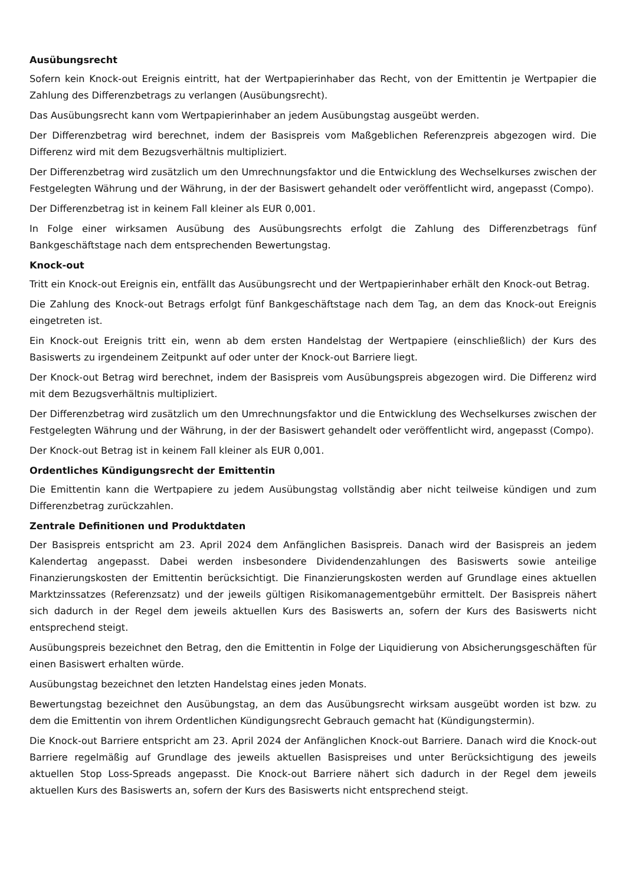Ausübungsrecht
Sofern kein Knock-out Ereignis eintritt, hat der Wertpapierinhaber das Recht, von der Emittentin je Wertpapier die Zahlung des Differenzbetrags zu verlangen (Ausübungsrecht).
Das Ausübungsrecht kann vom Wertpapierinhaber an jedem Ausübungstag ausgeübt werden.
Der Differenzbetrag wird berechnet, indem der Basispreis vom Maßgeblichen Referenzpreis abgezogen wird. Die Differenz wird mit dem Bezugsverhältnis multipliziert.
Der Differenzbetrag wird zusätzlich um den Umrechnungsfaktor und die Entwicklung des Wechselkurses zwischen der Festgelegten Währung und der Währung, in der der Basiswert gehandelt oder veröffentlicht wird, angepasst (Compo).
Der Differenzbetrag ist in keinem Fall kleiner als EUR 0,001.
In Folge einer wirksamen Ausübung des Ausübungsrechts erfolgt die Zahlung des Differenzbetrags fünf Bankgeschäftstage nach dem entsprechenden Bewertungstag.
Knock-out
Tritt ein Knock-out Ereignis ein, entfällt das Ausübungsrecht und der Wertpapierinhaber erhält den Knock-out Betrag.
Die Zahlung des Knock-out Betrags erfolgt fünf Bankgeschäftstage nach dem Tag, an dem das Knock-out Ereignis eingetreten ist.
Ein Knock-out Ereignis tritt ein, wenn ab dem ersten Handelstag der Wertpapiere (einschließlich) der Kurs des Basiswerts zu irgendeinem Zeitpunkt auf oder unter der Knock-out Barriere liegt.
Der Knock-out Betrag wird berechnet, indem der Basispreis vom Ausübungspreis abgezogen wird. Die Differenz wird mit dem Bezugsverhältnis multipliziert.
Der Differenzbetrag wird zusätzlich um den Umrechnungsfaktor und die Entwicklung des Wechselkurses zwischen der Festgelegten Währung und der Währung, in der der Basiswert gehandelt oder veröffentlicht wird, angepasst (Compo).
Der Knock-out Betrag ist in keinem Fall kleiner als EUR 0,001.
Ordentliches Kündigungsrecht der Emittentin
Die Emittentin kann die Wertpapiere zu jedem Ausübungstag vollständig aber nicht teilweise kündigen und zum Differenzbetrag zurückzahlen.
Zentrale Definitionen und Produktdaten
Der Basispreis entspricht am 23. April 2024 dem Anfänglichen Basispreis. Danach wird der Basispreis an jedem Kalendertag angepasst. Dabei werden insbesondere Dividendenzahlungen des Basiswerts sowie anteilige Finanzierungskosten der Emittentin berücksichtigt. Die Finanzierungskosten werden auf Grundlage eines aktuellen Marktzinssatzes (Referenzsatz) und der jeweils gültigen Risikomanagementgebühr ermittelt. Der Basispreis nähert sich dadurch in der Regel dem jeweils aktuellen Kurs des Basiswerts an, sofern der Kurs des Basiswerts nicht entsprechend steigt.
Ausübungspreis bezeichnet den Betrag, den die Emittentin in Folge der Liquidierung von Absicherungsgeschäften für einen Basiswert erhalten würde.
Ausübungstag bezeichnet den letzten Handelstag eines jeden Monats.
Bewertungstag bezeichnet den Ausübungstag, an dem das Ausübungsrecht wirksam ausgeübt worden ist bzw. zu dem die Emittentin von ihrem Ordentlichen Kündigungsrecht Gebrauch gemacht hat (Kündigungstermin).
Die Knock-out Barriere entspricht am 23. April 2024 der Anfänglichen Knock-out Barriere. Danach wird die Knock-out Barriere regelmäßig auf Grundlage des jeweils aktuellen Basispreises und unter Berücksichtigung des jeweils aktuellen Stop Loss-Spreads angepasst. Die Knock-out Barriere nähert sich dadurch in der Regel dem jeweils aktuellen Kurs des Basiswerts an, sofern der Kurs des Basiswerts nicht entsprechend steigt.